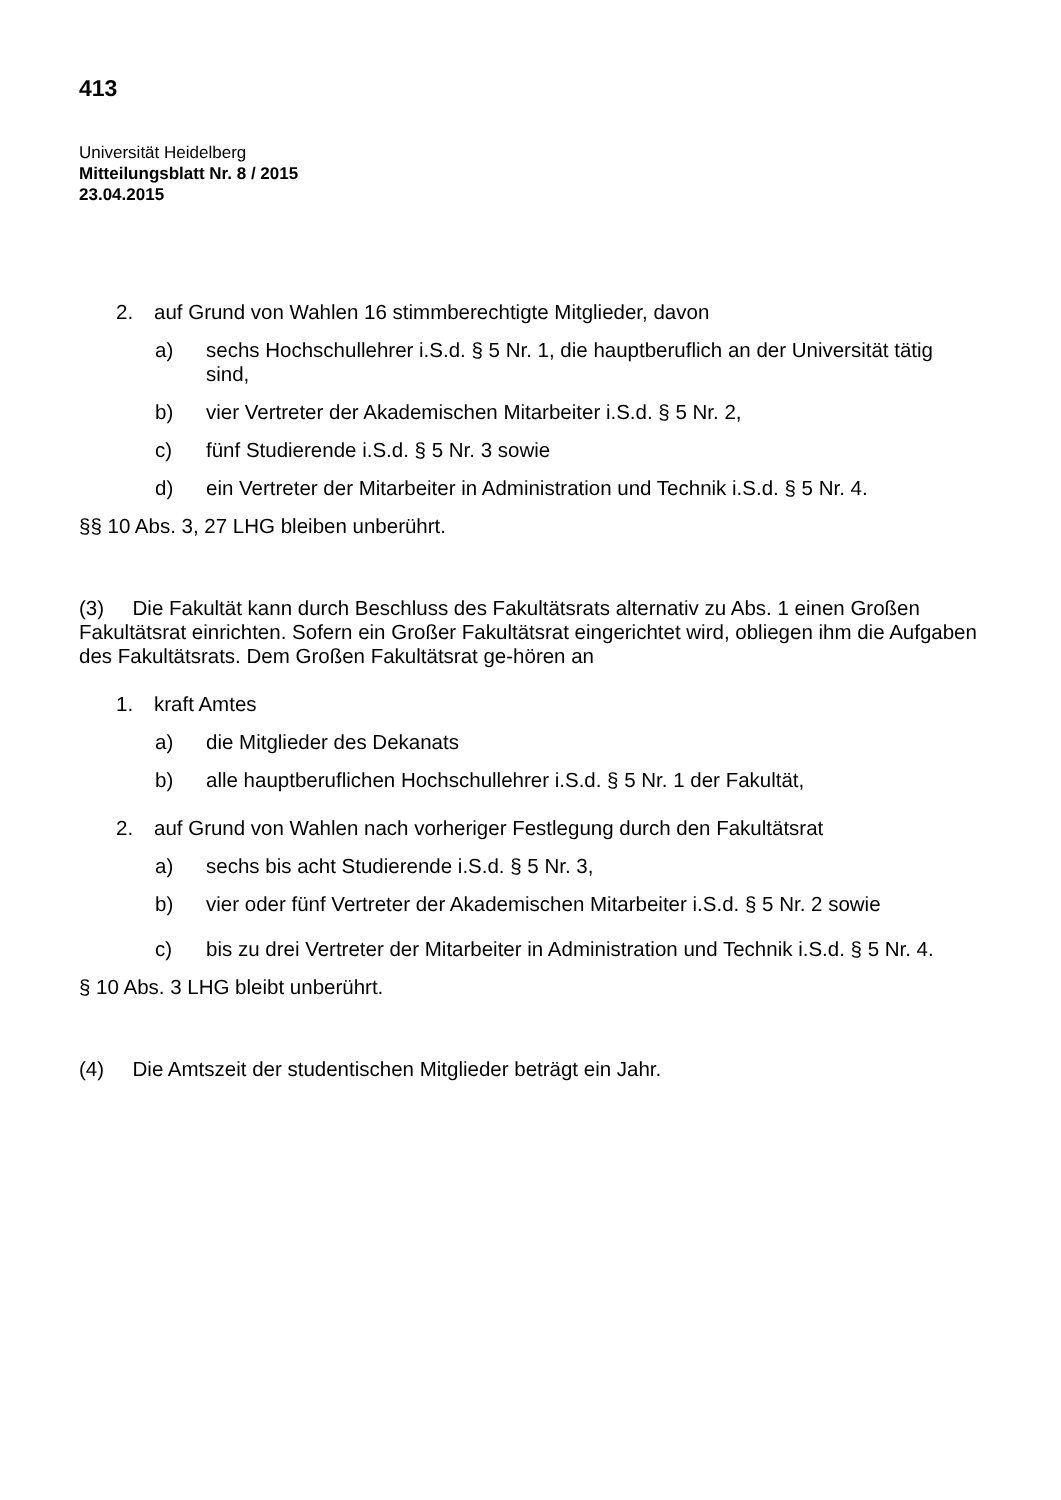413
Universität Heidelberg
Mitteilungsblatt Nr. 8 / 2015
23.04.2015
2. auf Grund von Wahlen 16 stimmberechtigte Mitglieder, davon
a) sechs Hochschullehrer i.S.d. § 5 Nr. 1, die hauptberuflich an der Universität tätig sind,
b) vier Vertreter der Akademischen Mitarbeiter i.S.d. § 5 Nr. 2,
c) fünf Studierende i.S.d. § 5 Nr. 3 sowie
d) ein Vertreter der Mitarbeiter in Administration und Technik i.S.d. § 5 Nr. 4.
§§ 10 Abs. 3, 27 LHG bleiben unberührt.
(3) Die Fakultät kann durch Beschluss des Fakultätsrats alternativ zu Abs. 1 einen Großen Fakultätsrat einrichten. Sofern ein Großer Fakultätsrat eingerichtet wird, obliegen ihm die Aufgaben des Fakultätsrats. Dem Großen Fakultätsrat ge-hören an
1. kraft Amtes
a) die Mitglieder des Dekanats
b) alle hauptberuflichen Hochschullehrer i.S.d. § 5 Nr. 1 der Fakultät,
2. auf Grund von Wahlen nach vorheriger Festlegung durch den Fakultätsrat
a) sechs bis acht Studierende i.S.d. § 5 Nr. 3,
b) vier oder fünf Vertreter der Akademischen Mitarbeiter i.S.d. § 5 Nr. 2 sowie
c) bis zu drei Vertreter der Mitarbeiter in Administration und Technik i.S.d. § 5 Nr. 4.
§ 10 Abs. 3 LHG bleibt unberührt.
(4) Die Amtszeit der studentischen Mitglieder beträgt ein Jahr.